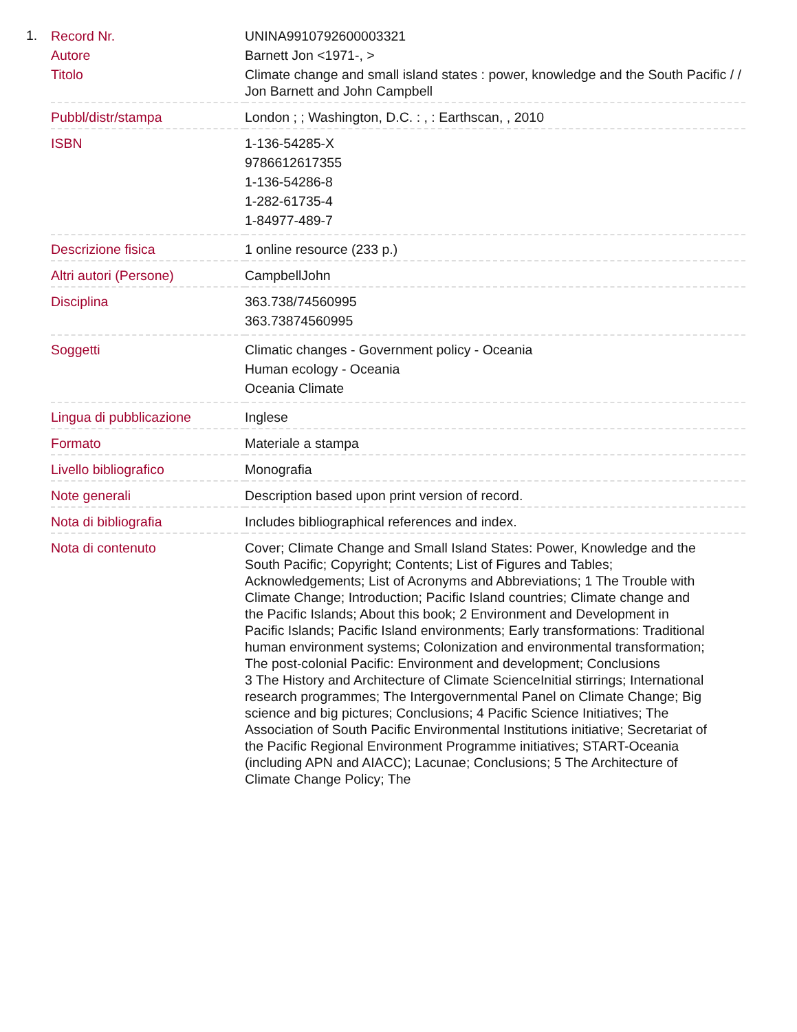1.
| Record Nr. | UNINA9910792600003321 |
| Autore | Barnett Jon <1971-, > |
| Titolo | Climate change and small island states : power, knowledge and the South Pacific / / Jon Barnett and John Campbell |
| Pubbl/distr/stampa | London ; ; Washington, D.C. : , : Earthscan, , 2010 |
| ISBN | 1-136-54285-X 9786612617355 1-136-54286-8 1-282-61735-4 1-84977-489-7 |
| Descrizione fisica | 1 online resource (233 p.) |
| Altri autori (Persone) | CampbellJohn |
| Disciplina | 363.738/74560995 363.73874560995 |
| Soggetti | Climatic changes - Government policy - Oceania Human ecology - Oceania Oceania Climate |
| Lingua di pubblicazione | Inglese |
| Formato | Materiale a stampa |
| Livello bibliografico | Monografia |
| Note generali | Description based upon print version of record. |
| Nota di bibliografia | Includes bibliographical references and index. |
| Nota di contenuto | Cover; Climate Change and Small Island States: Power, Knowledge and the South Pacific; Copyright; Contents; List of Figures and Tables; Acknowledgements; List of Acronyms and Abbreviations; 1 The Trouble with Climate Change; Introduction; Pacific Island countries; Climate change and the Pacific Islands; About this book; 2 Environment and Development in Pacific Islands; Pacific Island environments; Early transformations: Traditional human environment systems; Colonization and environmental transformation; The post-colonial Pacific: Environment and development; Conclusions 3 The History and Architecture of Climate ScienceInitial stirrings; International research programmes; The Intergovernmental Panel on Climate Change; Big science and big pictures; Conclusions; 4 Pacific Science Initiatives; The Association of South Pacific Environmental Institutions initiative; Secretariat of the Pacific Regional Environment Programme initiatives; START-Oceania (including APN and AIACC); Lacunae; Conclusions; 5 The Architecture of Climate Change Policy; The |